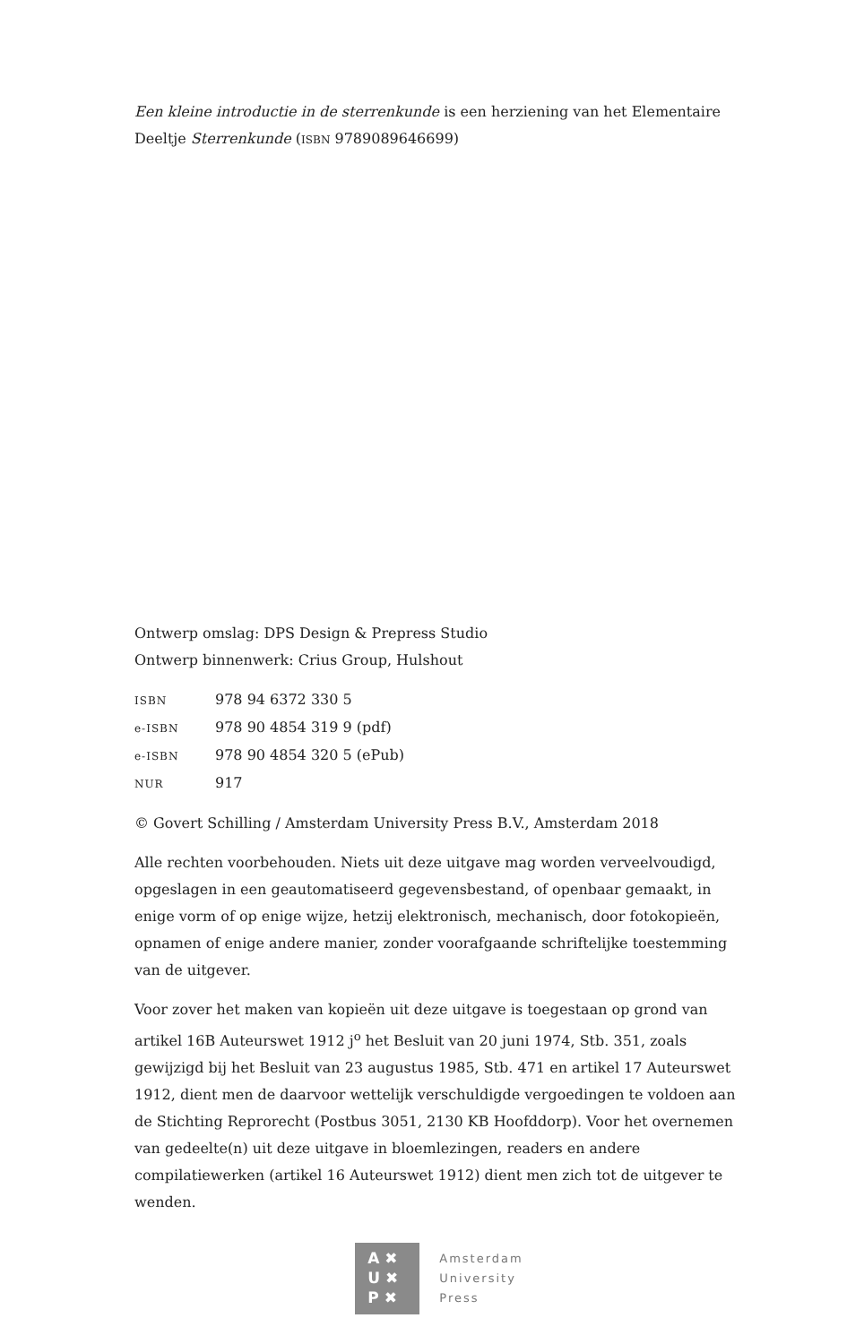Een kleine introductie in de sterrenkunde is een herziening van het Elementaire Deeltje Sterrenkunde (ISBN 9789089646699)
Ontwerp omslag: DPS Design & Prepress Studio
Ontwerp binnenwerk: Crius Group, Hulshout
ISBN 978 94 6372 330 5
e-ISBN 978 90 4854 319 9 (pdf)
e-ISBN 978 90 4854 320 5 (ePub)
NUR 917
© Govert Schilling / Amsterdam University Press B.V., Amsterdam 2018
Alle rechten voorbehouden. Niets uit deze uitgave mag worden verveelvoudigd, opgeslagen in een geautomatiseerd gegevensbestand, of openbaar gemaakt, in enige vorm of op enige wijze, hetzij elektronisch, mechanisch, door fotoko­pieën, opnamen of enige andere manier, zonder voorafgaande schriftelijke toestemming van de uitgever.
Voor zover het maken van kopieën uit deze uitgave is toegestaan op grond van artikel 16B Auteurswet 1912 j<sup>o</sup> het Besluit van 20 juni 1974, Stb. 351, zoals gewijzigd bij het Besluit van 23 augustus 1985, Stb. 471 en artikel 17 Auteurswet 1912, dient men de daarvoor wettelijk verschuldigde vergoedingen te voldoen aan de Stichting Reprorecht (Postbus 3051, 2130 KB Hoofddorp). Voor het overnemen van gedeelte(n) uit deze uitgave in bloemlezingen, readers en andere compilatiewerken (artikel 16 Auteurswet 1912) dient men zich tot de uitgever te wenden.
A ✖
U ✖
P ✖
Amsterdam
University
Press